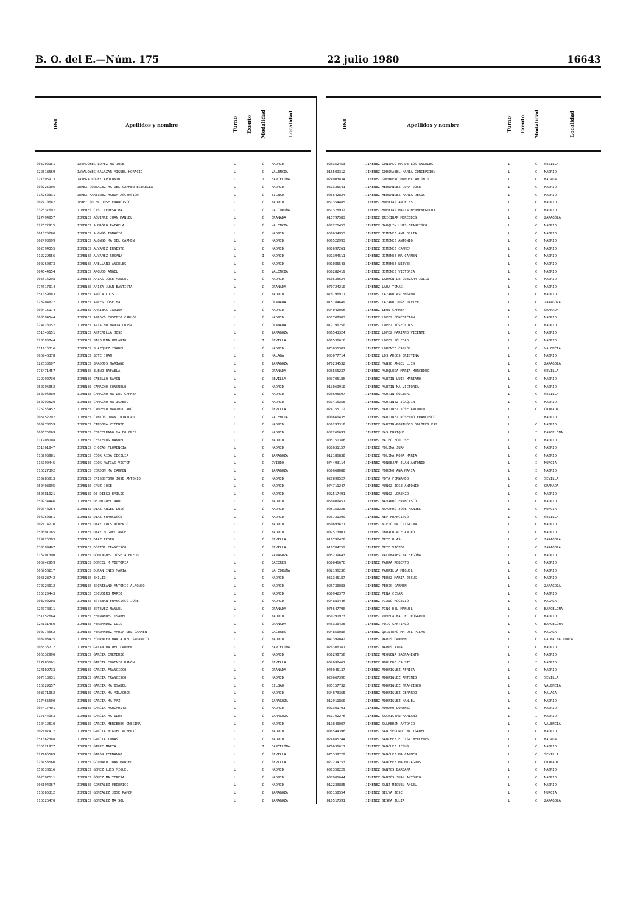B. O. del E.—Núm. 175 22 julio 1980 16643
| DNI | Apellidos y nombre | Turno | Exento | Modalidad | Localidad |
| --- | --- | --- | --- | --- | --- |
| 005202151 | JAVALOYES LOPEZ MA JOSE | L | | C | MADRID |
| 022513569 | JAVALOYES SALAZAR MIGUEL HORACIO | L | | C | VALENCIA |
| 021895913 | JAVEGA LOPEZ APOLONIO | L | | I | BARCELONA |
| 000225906 | JEREZ GONZALEZ MA DEL CARMEN ESTRELLA | L | | C | MADRID |
| 016250331 | JEREZ MARTINEZ MARIA ASCENSION | L | | C | BILBAO |
| 002470682 | JEREZ SOLER JOSE FRANCISCO | L | | C | MADRID |
| 032637697 | JIMENES CASL TERESA MA | L | | C | LA CORUÑA |
| 027494857 | JIMENEZ AGUIRRE JUAN MANUEL | L | | C | GRANADA |
| 022672915 | JIMENEZ ALMAGRO RAFAELA | L | | C | VALENCIA |
| 001373280 | JIMENEZ ALONSO IGNACIO | L | | C | MADRID |
| 002493699 | JIMENEZ ALONSO MA DEL CARMEN | L | | C | MADRID |
| 002694555 | JIMENEZ ALVAREZ ERNESTO | L | | C | MADRID |
| 012229556 | JIMENEZ ALVAREZ SUSANA | L | | I | MADRID |
| 000260873 | JIMENEZ ARELLANO ANGELES | L | | C | MADRID |
| 004544154 | JIMENEZ ARGUDO ANGEL | L | | C | VALENCIA |
| 005616298 | JIMENEZ ARIAS JOSE MANUEL | L | | C | MADRID |
| 074617014 | JIMENEZ ARIZA JUAN BAUTISTA | L | | C | GRANADA |
| 051059883 | JIMENEZ AROCA LUIS | L | | C | MADRID |
| 023204827 | JIMENEZ ARRES JOSE MA | L | | C | GRANADA |
| 000415174 | JIMENEZ ARRIBAS JAVIER | L | | C | MADRID |
| 000694544 | JIMENEZ ARROYO EUSEBIO CARLOS | L | | C | MADRID |
| 024128152 | JIMENEZ ARTACHO MARIA LUISA | L | | C | GRANADA |
| 051643151 | JIMENEZ ASPERILLA JOSE | L | | C | ZARAGOZA |
| 028393744 | JIMENEZ BALBUENA HILARIO | L | | I | SEVILLA |
| 011716316 | JIMENEZ BLAZQUEZ ISABEL | L | | C | MADRID |
| 006948378 | JIMENEZ BOTE JUAN | L | | C | MALAGA |
| 022633697 | JIMENEZ BRAOJOS MARIANO | L | | C | ZARAGOZA |
| 075471457 | JIMENEZ BUENO RAFAELA | L | | C | GRANADA |
| 029990730 | JIMENEZ CABELLO RAMON | L | | C | SEVILLA |
| 050796852 | JIMENEZ CAMACHO CONSUELO | L | | C | MADRID |
| 050796889 | JIMENEZ CAMACHO MA DEL CARMEN | L | | C | MADRID |
| 050292520 | JIMENEZ CAMACHO MA ISABEL | L | | C | MADRID |
| 025956452 | JIMENEZ CAMPELO MAXIMILIANO | L | | C | SEVILLA |
| 005152797 | JIMENEZ CANTOS JUAN TRINIDAD | L | | C | VALENCIA |
| 000278159 | JIMENEZ CARDONA VICENTE | L | | C | MADRID |
| 000675669 | JIMENEZ CERCERRADO MA DOLORES | L | | C | MADRID |
| 011703108 | JIMENEZ CESTEROS MANUEL | L | | C | MADRID |
| 051861047 | JIMENEZ CHOZAS FLORENCIA | L | | C | MADRID |
| 016793981 | JIMENEZ COOK AIDA CECILIA | L | | C | ZARAGOZA |
| 016790445 | JIMENEZ COOK MATIAS VICTOR | L | | C | OVIEDO |
| 016527392 | JIMENEZ CORDON MA CARMEN | L | | C | ZARAGOZA |
| 050286813 | JIMENEZ CRISOSTOMO JOSE ANTONIO | L | | C | MADRID |
| 050403095 | JIMENEZ CRUZ JOSE | L | | C | MADRID |
| 050681021 | JIMENEZ DE DIEGO EMILIO | L | | C | MADRID |
| 050934446 | JIMENEZ DE MIGUEL RAUL | L | | C | MADRID |
| 002848254 | JIMENEZ DIAZ ANGEL LUIS | L | | C | MADRID |
| 006950351 | JIMENEZ DIAZ FRANCISCO | L | | C | MADRID |
| 002174270 | JIMENEZ DIAZ LUIS ROBERTO | L | | C | MADRID |
| 050691165 | JIMENEZ DIAZ MIGUEL ANGEL | L | | C | MADRID |
| 029726393 | JIMENEZ DIAZ PEDRO | L | | C | SEVILLA |
| 030399467 | JIMENEZ DOCTOR FRANCISCO | L | | C | SEVILLA |
| 016791390 | JIMENEZ DOMINGUEZ JOSE ALFREDO | L | | C | ZARAGOZA |
| 006942959 | JIMENEZ DONCEL M VICTORIA | L | | C | CACERES |
| 006958217 | JIMENEZ DURAN INES MARIA | L | | C | LA CORUÑA |
| 006523742 | JIMENEZ EMILIO | L | | C | MADRID |
| 070728012 | JIMENEZ ESCRIBANO ANTONIO ALFONSO | L | | C | MADRID |
| 015820443 | JIMENEZ ESCUDERO MARIO | L | | C | MADRID |
| 003790208 | JIMENEZ ESTEBAN FRANCISCO JOSE | L | | C | MADRID |
| 024078311 | JIMENEZ ESTEVEZ MANUEL | L | | C | GRANADA |
| 051152664 | JIMENEZ FERNANDEZ ISABEL | L | | C | MADRID |
| 024131450 | JIMENEZ FERNANDEZ LUIS | L | | C | GRANADA |
| 000778662 | JIMENEZ FERNANDEZ MARIA DEL CARMEN | L | | C | CACERES |
| 003793425 | JIMENEZ FOURNIER MARIA DEL SAGRARIO | L | | C | MADRID |
| 006536717 | JIMENEZ GALAN MA DEL CARMEN | L | | C | BARCELONA |
| 006532990 | JIMENEZ GARCIA EMETERIO | L | | C | MADRID |
| 027286161 | JIMENEZ GARCIA EUGENIO RAMON | L | | C | SEVILLA |
| 024109733 | JIMENEZ GARCIA FRANCISCO | L | | C | GRANADA |
| 007813831 | JIMENEZ GARCIA FRANCISCO | L | | C | MADRID |
| 016029157 | JIMENEZ GARCIA MA ISABEL | L | | C | BILBAO |
| 003071062 | JIMENEZ GARCIA MA MILAGROS | L | | C | MADRID |
| 017465690 | JIMENEZ GARCIA MA PAZ | L | | C | ZARAGOZA |
| 007417401 | JIMENEZ GARCIA MARGARITA | L | | C | MADRID |
| 017144953 | JIMENEZ GARCIA MATILDE | L | | C | ZARAGOZA |
| 018412510 | JIMENEZ GARCIA MERCEDES ONESIMA | L | | C | MADRID |
| 002197417 | JIMENEZ GARCIA MIGUEL ALBERTO | L | | C | MADRID |
| 051862388 | JIMENEZ GARCIA TOMAS | L | | C | MADRID |
| 035021977 | JIMENEZ GARRE MARTA | L | | I | BARCELONA |
| 027706589 | JIMENEZ GIRON FERNANDO | L | | C | SEVILLA |
| 028453560 | JIMENEZ GOLMAYO JUAN MANUEL | L | | C | SEVILLA |
| 050038116 | JIMENEZ GOMEZ LUIS MIGUEL | L | | C | MADRID |
| 002697111 | JIMENEZ GOMEZ MA TERESA | L | | C | MADRID |
| 006194967 | JIMENEZ GONZALEZ FEDERICO | L | | C | MADRID |
| 016005312 | JIMENEZ GONZALEZ JOSE RAMON | L | | C | ZARAGOZA |
| 016526470 | JIMENEZ GONZALEZ MA SOL | L | | C | ZARAGOZA |
| DNI | Apellidos y nombre | Turno | Exento | Modalidad | Localidad |
| --- | --- | --- | --- | --- | --- |
| 028352453 | JIMENEZ GONZALO MA DE LOS ANGELES | L | | C | SEVILLA |
| 016509312 | JIMENEZ GOROSABEL MARIA CONCEPCION | L | | C | MADRID |
| 024903834 | JIMENEZ GUERRERO MANUEL ANTONIO | L | | C | MALAGA |
| 051335541 | JIMENEZ HERNANDEZ JUAN JOSE | L | | C | MADRID |
| 006542824 | JIMENEZ HERNANDEZ MARIA JESUS | L | | C | MADRID |
| 051354485 | JIMENEZ HUERTAS ANGELES | L | | C | MADRID |
| 051328932 | JIMENEZ HUERTAS MARIA HERMENEGILDA | L | | C | MADRID |
| 015797583 | JIMENEZ IRICIBAR MERCEDES | L | | C | ZARAGOZA |
| 007221453 | JIMENEZ JARQUIN LUIS FRANCISCO | L | | C | MADRID |
| 050034953 | JIMENEZ JIMENEZ ANA DELIA | L | | C | MADRID |
| 006522993 | JIMENEZ JIMENEZ ANTONIO | L | | C | MADRID |
| 001097261 | JIMENEZ JIMENEZ CARMEN | L | | C | MADRID |
| 021394511 | JIMENEZ JIMENEZ MA CARMEN | L | | C | MADRID |
| 001085543 | JIMENEZ JIMENEZ NIEVES | L | | C | MADRID |
| 050282419 | JIMENEZ JIMENEZ VICTORIA | L | | C | MADRID |
| 050538624 | JIMENEZ LADRON DE GUEVARA JULIO | L | | C | MADRID |
| 070724210 | JIMENEZ LARA TOMAS | L | | C | MADRID |
| 070796917 | JIMENEZ LAZARO ASCENSION | L | | C | MADRID |
| 015784649 | JIMENEZ LAZARO JOSE JAVIER | L | | C | ZARAGOZA |
| 024042066 | JIMENEZ LEON CARMEN | L | | C | GRANADA |
| 051700903 | JIMENEZ LOPEZ CONCEPCION | L | | C | MADRID |
| 012190250 | JIMENEZ LOPEZ JOSE LUIS | L | | C | MADRID |
| 006543324 | JIMENEZ LOPEZ MARIANO VICENTE | L | | C | MADRID |
| 006536616 | JIMENEZ LOPEZ SOLEDAD | L | | C | MADRID |
| 073651301 | JIMENEZ LORENTE CARLOS | L | | C | VALENCIA |
| 003077714 | JIMENEZ LOS ARCOS CRISTINA | L | | C | MADRID |
| 070234532 | JIMENEZ MANSO ANGEL LUIS | L | | C | ZARAGOZA |
| 028556237 | JIMENEZ MARQUEDA MARIA MERCEDES | L | | C | SEVILLA |
| 003705186 | JIMENEZ MARTIN LUIS MARIANO | L | | C | MADRID |
| 013069910 | JIMENEZ MARTIN MA VICTORIA | L | | C | MADRID |
| 028695597 | JIMENEZ MARTIN SOLEDAD | L | | C | SEVILLA |
| 021416255 | JIMENEZ MARTINEZ JOAQUIN | L | | C | MADRID |
| 024155112 | JIMENEZ MARTINEZ JOSE ANTONIO | L | | C | GRANADA |
| 000660435 | JIMENEZ MARTINEZ ROSENDO FRANCISCO | L | | I | MADRID |
| 050293310 | JIMENEZ MARTIN-PORTUGES DOLORES PAZ | L | | C | MADRID |
| 037266691 | JIMENEZ MAS ENRIQUE | L | | I | BARCELONA |
| 005151386 | JIMENEZ MATEO FCO JSE | L | | C | MADRID |
| 051631157 | JIMENEZ MOLINA JUAN | L | | C | MADRID |
| 012186830 | JIMENEZ MOLINA ROSA MARIA | L | | C | MADRID |
| 074493114 | JIMENEZ MONDEJAR JUAN ANTONIO | L | | I | MURCIA |
| 050669080 | JIMENEZ MORENO ANA MARIA | L | | I | MADRID |
| 027898527 | JIMENEZ MOYA FERNANDO | L | | C | SEVILLA |
| 074711247 | JIMENEZ MUÑOZ JOSE ANTONIO | L | | C | GRANADA |
| 002517491 | JIMENEZ MUÑOZ LORENZO | L | | C | MADRID |
| 050800457 | JIMENEZ NAVARRO FRANCISCO | L | | C | MADRID |
| 005150225 | JIMENEZ NAVARRO JOSE MANUEL | L | | C | MURCIA |
| 026731399 | JIMENEZ NEF FRANCISCO | L | | C | SEVILLA |
| 050693671 | JIMENEZ NIETO MA CRISTINA | L | | C | MADRID |
| 002513901 | JIMENEZ OBRADO ALEJANDRO | L | | C | MADRID |
| 016792428 | JIMENEZ ORTE BLAS | L | | C | ZARAGOZA |
| 016784252 | JIMENEZ ORTE VICTOR | L | | C | ZARAGOZA |
| 005239643 | JIMENEZ PALOMARES MA BEGOÑA | L | | C | MADRID |
| 050046676 | JIMENEZ PARRA ROBERTO | L | | C | MADRID |
| 002196236 | JIMENEZ PARRILLA MIGUEL | L | | C | MADRID |
| 051345187 | JIMENEZ PEREZ MARIA JESUS | L | | C | MADRID |
| 026730083 | JIMENEZ PERIS CARMEN | L | | C | ZARAGOZA |
| 050942377 | JIMENEZ PEÑA CESAR | L | | C | MADRID |
| 024889446 | JIMENEZ PIANO ROGELIO | L | | C | MALAGA |
| 075647798 | JIMENEZ PINO DEL MANUEL | L | | C | BARCELONA |
| 050291973 | JIMENEZ POVEDA MA DEL ROSARIO | L | | C | MADRID |
| 046330425 | JIMENEZ PUIG SANTIAGO | L | | C | BARCELONA |
| 024850088 | JIMENEZ QUINTERO MA DEL PILAR | L | | C | MALAGA |
| 041399042 | JIMENEZ RAMIS CARMEN | L | | C | PALMA MALLORCA |
| 028306387 | JIMENEZ RAMOS AIDA | L | | C | MADRID |
| 050290758 | JIMENEZ REQUENA SACRAMENTO | L | | C | MADRID |
| 002092461 | JIMENEZ ROBLEDO FAUSTO | L | | I | MADRID |
| 045045137 | JIMENEZ RODRIGUEZ AFRICA | L | | C | MADRID |
| 028667396 | JIMENEZ RODRIGUEZ ANTONIO | L | | C | SEVILLA |
| 005157732 | JIMENEZ RODRIGUEZ FRANCISCO | L | | C | VALENCIA |
| 024878365 | JIMENEZ RODRIGUEZ GERARDO | L | | C | MALAGA |
| 012911860 | JIMENEZ RODRIGUEZ MANUEL | L | | C | MADRID |
| 001301791 | JIMENEZ ROMANO LORENZO | L | | C | MADRID |
| 051702276 | JIMENEZ SACRISTAN MARIANO | L | | I | MADRID |
| 019840007 | JIMENEZ SALMERON ANTONIO | L | | C | VALENCIA |
| 006544396 | JIMENEZ SAN SEGUNDO MA ISABEL | L | | C | MADRID |
| 024885244 | JIMENEZ SANCHEZ ELOISA MERCEDES | L | | C | MALAGA |
| 070036611 | JIMENEZ SANCHEZ JESUS | L | | C | MADRID |
| 075338229 | JIMENEZ SANCHEZ MA CARMEN | L | | C | SEVILLA |
| 027234753 | JIMENEZ SANCHEZ MA MILAGROS | L | | C | GRANADA |
| 007350229 | JIMENEZ SANTOS BARBARA | L | | C | MADRID |
| 007901644 | JIMENEZ SANTOS JUAN ANTONIO | L | | C | MADRID |
| 012238885 | JIMENEZ SANZ MIGUEL ANGEL | L | | C | MADRID |
| 005150554 | JIMENEZ SELVA JOSE | L | | C | MURCIA |
| 016517391 | JIMENEZ SESMA JULIA | L | | C | ZARAGOZA |